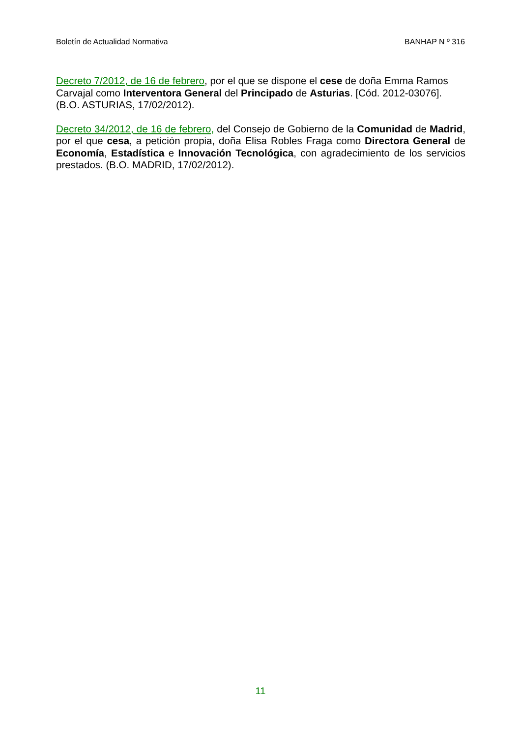Boletín de Actualidad Normativa BANHAP N º 316
Decreto 7/2012, de 16 de febrero, por el que se dispone el cese de doña Emma Ramos Carvajal como Interventora General del Principado de Asturias. [Cód. 2012-03076]. (B.O. ASTURIAS, 17/02/2012).
Decreto 34/2012, de 16 de febrero, del Consejo de Gobierno de la Comunidad de Madrid, por el que cesa, a petición propia, doña Elisa Robles Fraga como Directora General de Economía, Estadística e Innovación Tecnológica, con agradecimiento de los servicios prestados. (B.O. MADRID, 17/02/2012).
11